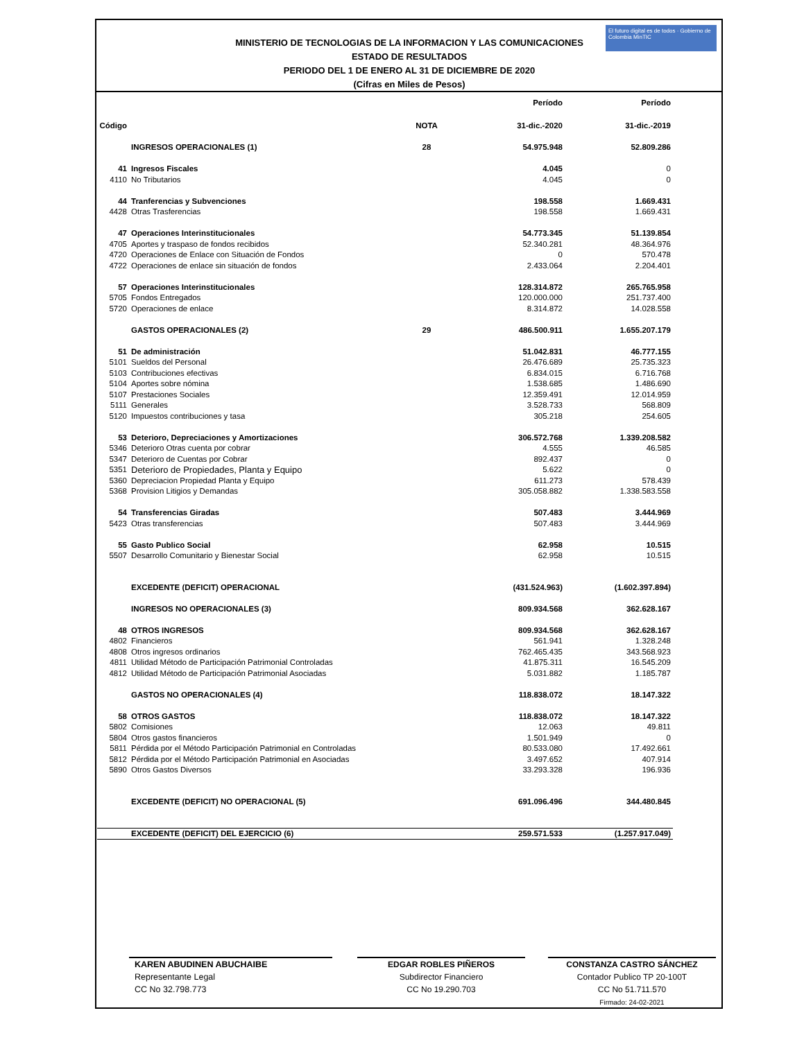El futuro digital es de todos · Gobierno de Colombia MinTIC
MINISTERIO DE TECNOLOGIAS DE LA INFORMACION Y LAS COMUNICACIONES
ESTADO DE RESULTADOS
PERIODO DEL 1 DE ENERO AL 31 DE DICIEMBRE DE 2020
(Cifras en Miles de Pesos)
| | | | Período | Período |
| Código | | NOTA | 31-dic.-2020 | 31-dic.-2019 |
| | INGRESOS OPERACIONALES (1) | 28 | 54.975.948 | 52.809.286 |
| 41 | Ingresos Fiscales | | 4.045 | 0 |
| 4110 | No Tributarios | | 4.045 | 0 |
| 44 | Tranferencias y Subvenciones | | 198.558 | 1.669.431 |
| 4428 | Otras Trasferencias | | 198.558 | 1.669.431 |
| 47 | Operaciones Interinstitucionales | | 54.773.345 | 51.139.854 |
| 4705 | Aportes y traspaso de fondos recibidos | | 52.340.281 | 48.364.976 |
| 4720 | Operaciones de Enlace con Situación de Fondos | | 0 | 570.478 |
| 4722 | Operaciones de enlace sin situación de fondos | | 2.433.064 | 2.204.401 |
| 57 | Operaciones Interinstitucionales | | 128.314.872 | 265.765.958 |
| 5705 | Fondos Entregados | | 120.000.000 | 251.737.400 |
| 5720 | Operaciones de enlace | | 8.314.872 | 14.028.558 |
| | GASTOS OPERACIONALES (2) | 29 | 486.500.911 | 1.655.207.179 |
| 51 | De administración | | 51.042.831 | 46.777.155 |
| 5101 | Sueldos del Personal | | 26.476.689 | 25.735.323 |
| 5103 | Contribuciones efectivas | | 6.834.015 | 6.716.768 |
| 5104 | Aportes sobre nómina | | 1.538.685 | 1.486.690 |
| 5107 | Prestaciones Sociales | | 12.359.491 | 12.014.959 |
| 5111 | Generales | | 3.528.733 | 568.809 |
| 5120 | Impuestos contribuciones y tasa | | 305.218 | 254.605 |
| 53 | Deterioro, Depreciaciones y Amortizaciones | | 306.572.768 | 1.339.208.582 |
| 5346 | Deterioro Otras cuenta por cobrar | | 4.555 | 46.585 |
| 5347 | Deterioro de Cuentas por Cobrar | | 892.437 | 0 |
| 5351 | Deterioro de Propiedades, Planta y Equipo | | 5.622 | 0 |
| 5360 | Depreciacion Propiedad Planta y Equipo | | 611.273 | 578.439 |
| 5368 | Provision Litigios y Demandas | | 305.058.882 | 1.338.583.558 |
| 54 | Transferencias Giradas | | 507.483 | 3.444.969 |
| 5423 | Otras transferencias | | 507.483 | 3.444.969 |
| 55 | Gasto Publico Social | | 62.958 | 10.515 |
| 5507 | Desarrollo Comunitario y Bienestar Social | | 62.958 | 10.515 |
| | EXCEDENTE (DEFICIT) OPERACIONAL | | (431.524.963) | (1.602.397.894) |
| | INGRESOS NO OPERACIONALES (3) | | 809.934.568 | 362.628.167 |
| 48 | OTROS INGRESOS | | 809.934.568 | 362.628.167 |
| 4802 | Financieros | | 561.941 | 1.328.248 |
| 4808 | Otros ingresos ordinarios | | 762.465.435 | 343.568.923 |
| 4811 | Utilidad Método de Participación Patrimonial Controladas | | 41.875.311 | 16.545.209 |
| 4812 | Utilidad Método de Participación Patrimonial Asociadas | | 5.031.882 | 1.185.787 |
| | GASTOS NO OPERACIONALES (4) | | 118.838.072 | 18.147.322 |
| 58 | OTROS GASTOS | | 118.838.072 | 18.147.322 |
| 5802 | Comisiones | | 12.063 | 49.811 |
| 5804 | Otros gastos financieros | | 1.501.949 | 0 |
| 5811 | Pérdida por el Método Participación Patrimonial en Controladas | | 80.533.080 | 17.492.661 |
| 5812 | Pérdida por el Método Participación Patrimonial en Asociadas | | 3.497.652 | 407.914 |
| 5890 | Otros Gastos Diversos | | 33.293.328 | 196.936 |
| | EXCEDENTE (DEFICIT) NO OPERACIONAL (5) | | 691.096.496 | 344.480.845 |
| | EXCEDENTE (DEFICIT) DEL EJERCICIO (6) | | 259.571.533 | (1.257.917.049) |
KAREN ABUDINEN ABUCHAIBE
Representante Legal
CC No 32.798.773
EDGAR ROBLES PIÑEROS
Subdirector Financiero
CC No 19.290.703
CONSTANZA CASTRO SÁNCHEZ
Contador Publico TP 20-100T
CC No 51.711.570
Firmado: 24-02-2021